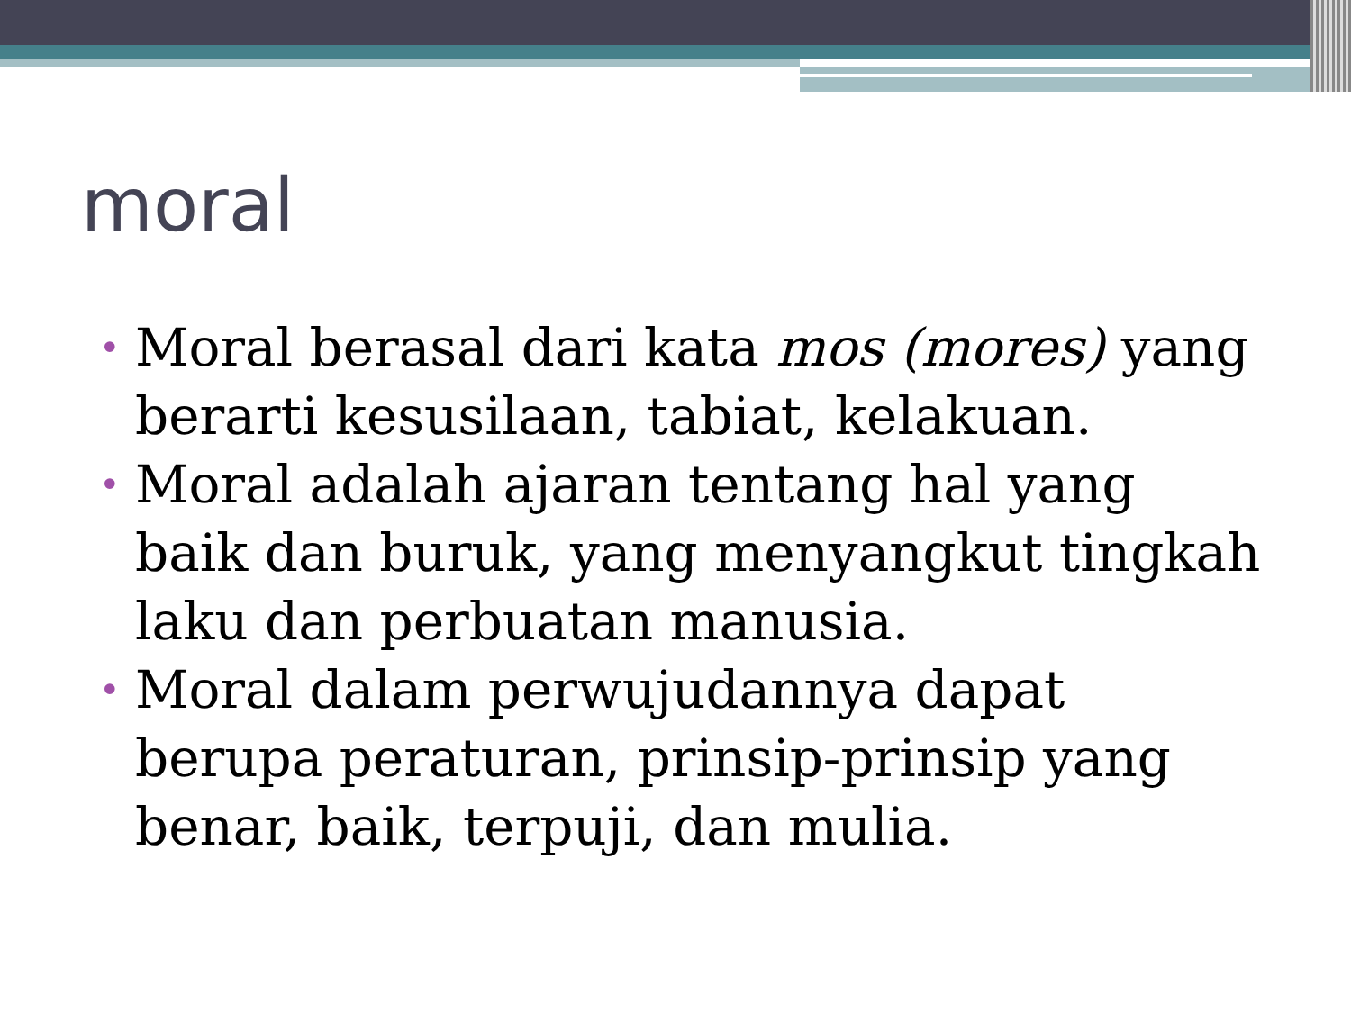moral
• Moral berasal dari kata mos (mores) yang berarti kesusilaan, tabiat, kelakuan.
• Moral adalah ajaran tentang hal yang baik dan buruk, yang menyangkut tingkah laku dan perbuatan manusia.
• Moral dalam perwujudannya dapat berupa peraturan, prinsip-prinsip yang benar, baik, terpuji, dan mulia.